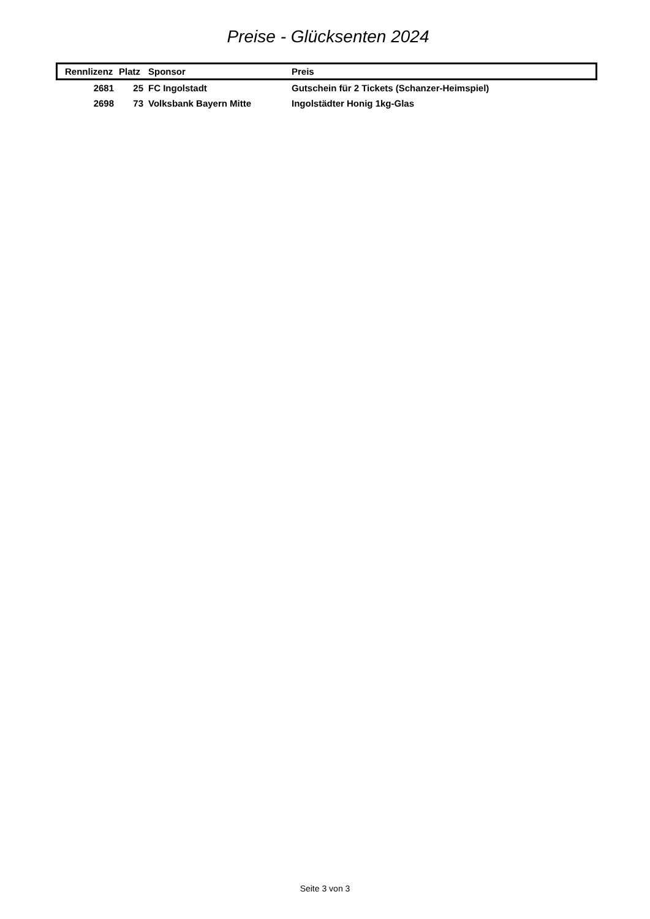Preise - Glücksenten 2024
| Rennlizenz | Platz | Sponsor | Preis |
| --- | --- | --- | --- |
| 2681 | 25 | FC Ingolstadt | Gutschein für 2 Tickets (Schanzer-Heimspiel) |
| 2698 | 73 | Volksbank Bayern Mitte | Ingolstädter Honig 1kg-Glas |
Seite 3 von 3